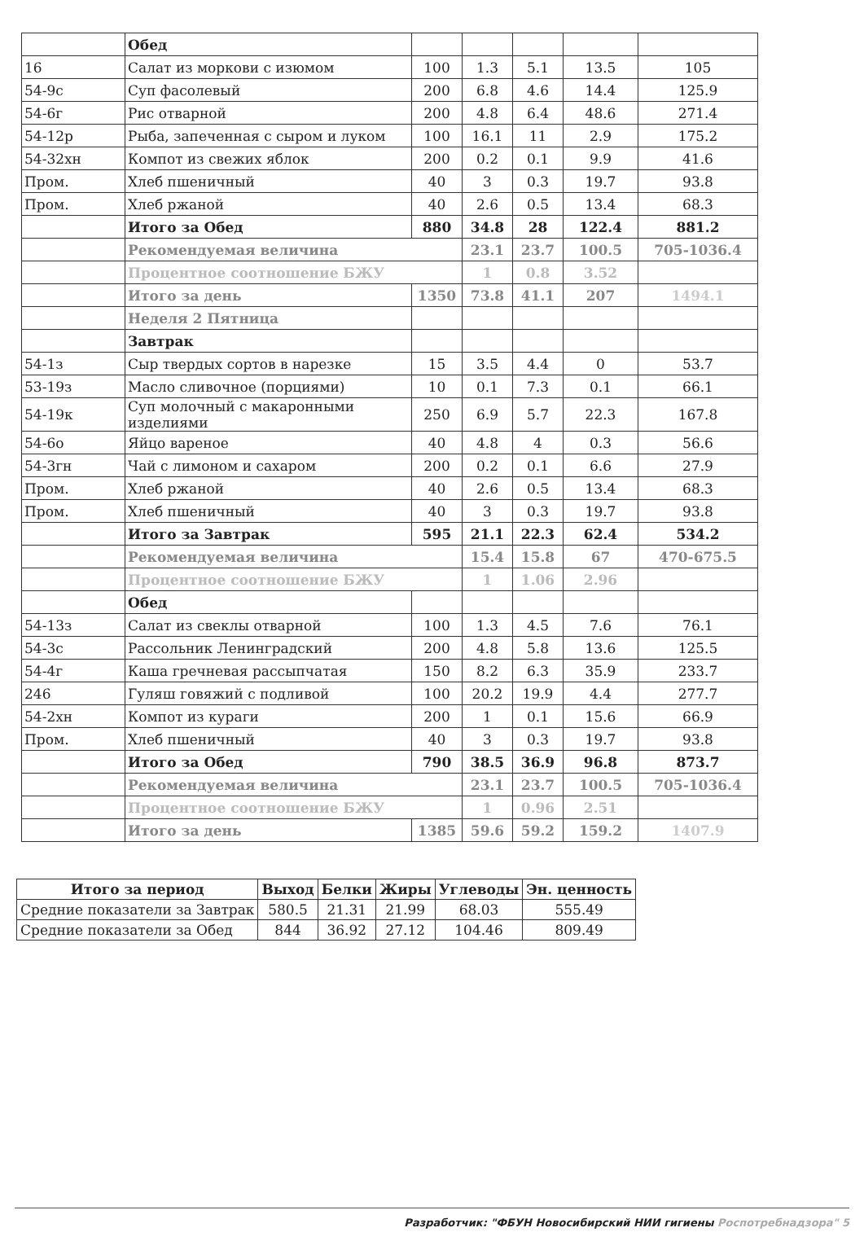| | Обед | | | | | |
| 16 | Салат из моркови с изюмом | 100 | 1.3 | 5.1 | 13.5 | 105 |
| 54-9с | Суп фасолевый | 200 | 6.8 | 4.6 | 14.4 | 125.9 |
| 54-6г | Рис отварной | 200 | 4.8 | 6.4 | 48.6 | 271.4 |
| 54-12р | Рыба, запеченная с сыром и луком | 100 | 16.1 | 11 | 2.9 | 175.2 |
| 54-32хн | Компот из свежих яблок | 200 | 0.2 | 0.1 | 9.9 | 41.6 |
| Пром. | Хлеб пшеничный | 40 | 3 | 0.3 | 19.7 | 93.8 |
| Пром. | Хлеб ржаной | 40 | 2.6 | 0.5 | 13.4 | 68.3 |
| | Итого за Обед | 880 | 34.8 | 28 | 122.4 | 881.2 |
| | Рекомендуемая величина | | 23.1 | 23.7 | 100.5 | 705-1036.4 |
| | Процентное соотношение БЖУ | | 1 | 0.8 | 3.52 | |
| | Итого за день | 1350 | 73.8 | 41.1 | 207 | 1494.1 |
| | Неделя 2 Пятница | | | | | |
| | Завтрак | | | | | |
| 54-1з | Сыр твердых сортов в нарезке | 15 | 3.5 | 4.4 | 0 | 53.7 |
| 53-19з | Масло сливочное (порциями) | 10 | 0.1 | 7.3 | 0.1 | 66.1 |
| 54-19к | Суп молочный с макаронными изделиями | 250 | 6.9 | 5.7 | 22.3 | 167.8 |
| 54-6о | Яйцо вареное | 40 | 4.8 | 4 | 0.3 | 56.6 |
| 54-3гн | Чай с лимоном и сахаром | 200 | 0.2 | 0.1 | 6.6 | 27.9 |
| Пром. | Хлеб ржаной | 40 | 2.6 | 0.5 | 13.4 | 68.3 |
| Пром. | Хлеб пшеничный | 40 | 3 | 0.3 | 19.7 | 93.8 |
| | Итого за Завтрак | 595 | 21.1 | 22.3 | 62.4 | 534.2 |
| | Рекомендуемая величина | | 15.4 | 15.8 | 67 | 470-675.5 |
| | Процентное соотношение БЖУ | | 1 | 1.06 | 2.96 | |
| | Обед | | | | | |
| 54-13з | Салат из свеклы отварной | 100 | 1.3 | 4.5 | 7.6 | 76.1 |
| 54-3с | Рассольник Ленинградский | 200 | 4.8 | 5.8 | 13.6 | 125.5 |
| 54-4г | Каша гречневая рассыпчатая | 150 | 8.2 | 6.3 | 35.9 | 233.7 |
| 246 | Гуляш говяжий с подливой | 100 | 20.2 | 19.9 | 4.4 | 277.7 |
| 54-2хн | Компот из кураги | 200 | 1 | 0.1 | 15.6 | 66.9 |
| Пром. | Хлеб пшеничный | 40 | 3 | 0.3 | 19.7 | 93.8 |
| | Итого за Обед | 790 | 38.5 | 36.9 | 96.8 | 873.7 |
| | Рекомендуемая величина | | 23.1 | 23.7 | 100.5 | 705-1036.4 |
| | Процентное соотношение БЖУ | | 1 | 0.96 | 2.51 | |
| | Итого за день | 1385 | 59.6 | 59.2 | 159.2 | 1407.9 |
| Итого за период | Выход | Белки | Жиры | Углеводы | Эн. ценность |
| --- | --- | --- | --- | --- | --- |
| Средние показатели за Завтрак | 580.5 | 21.31 | 21.99 | 68.03 | 555.49 |
| Средние показатели за Обед | 844 | 36.92 | 27.12 | 104.46 | 809.49 |
Разработчик: "ФБУН Новосибирский НИИ гигиены Роспотребнадзора" 5